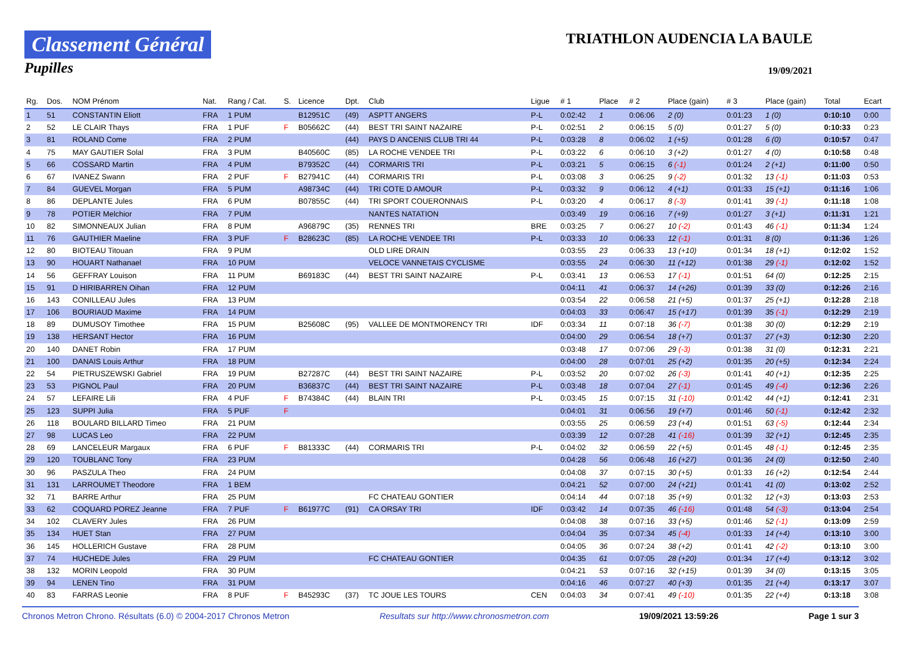Classement Général
Pupilles
TRIATHLON AUDENCIA LA BAULE
19/09/2021
| Rg. | Dos. | NOM Prénom | Nat. | Rang / Cat. | S. | Licence | Dpt. | Club | Ligue | # 1 | Place | # 2 | Place (gain) | # 3 | Place (gain) | Total | Ecart |
| --- | --- | --- | --- | --- | --- | --- | --- | --- | --- | --- | --- | --- | --- | --- | --- | --- | --- |
| 1 | 51 | CONSTANTIN Eliott | FRA | 1 PUM | | B12951C | (49) | ASPTT ANGERS | P-L | 0:02:42 | 1 | 0:06:06 | 2 (0) | 0:01:23 | 1 (0) | 0:10:10 | 0:00 |
| 2 | 52 | LE CLAIR Thays | FRA | 1 PUF | F | B05662C | (44) | BEST TRI SAINT NAZAIRE | P-L | 0:02:51 | 2 | 0:06:15 | 5 (0) | 0:01:27 | 5 (0) | 0:10:33 | 0:23 |
| 3 | 81 | ROLAND Come | FRA | 2 PUM | | | (44) | PAYS D ANCENIS CLUB TRI 44 | P-L | 0:03:28 | 8 | 0:06:02 | 1 (+5) | 0:01:28 | 6 (0) | 0:10:57 | 0:47 |
| 4 | 75 | MAY GAUTIER Solal | FRA | 3 PUM | | B40560C | (85) | LA ROCHE VENDEE TRI | P-L | 0:03:22 | 6 | 0:06:10 | 3 (+2) | 0:01:27 | 4 (0) | 0:10:58 | 0:48 |
| 5 | 66 | COSSARD Martin | FRA | 4 PUM | | B79352C | (44) | CORMARIS TRI | P-L | 0:03:21 | 5 | 0:06:15 | 6 (-1) | 0:01:24 | 2 (+1) | 0:11:00 | 0:50 |
| 6 | 67 | IVANEZ Swann | FRA | 2 PUF | F | B27941C | (44) | CORMARIS TRI | P-L | 0:03:08 | 3 | 0:06:25 | 9 (-2) | 0:01:32 | 13 (-1) | 0:11:03 | 0:53 |
| 7 | 84 | GUEVEL Morgan | FRA | 5 PUM | | A98734C | (44) | TRI COTE D AMOUR | P-L | 0:03:32 | 9 | 0:06:12 | 4 (+1) | 0:01:33 | 15 (+1) | 0:11:16 | 1:06 |
| 8 | 86 | DEPLANTE Jules | FRA | 6 PUM | | B07855C | (44) | TRI SPORT COUERONNAIS | P-L | 0:03:20 | 4 | 0:06:17 | 8 (-3) | 0:01:41 | 39 (-1) | 0:11:18 | 1:08 |
| 9 | 78 | POTIER Melchior | FRA | 7 PUM | | | | NANTES NATATION | | 0:03:49 | 19 | 0:06:16 | 7 (+9) | 0:01:27 | 3 (+1) | 0:11:31 | 1:21 |
| 10 | 82 | SIMONNEAUX Julian | FRA | 8 PUM | | A96879C | (35) | RENNES TRI | BRE | 0:03:25 | 7 | 0:06:27 | 10 (-2) | 0:01:43 | 46 (-1) | 0:11:34 | 1:24 |
| 11 | 76 | GAUTHIER Maeline | FRA | 3 PUF | F | B28623C | (85) | LA ROCHE VENDEE TRI | P-L | 0:03:33 | 10 | 0:06:33 | 12 (-1) | 0:01:31 | 8 (0) | 0:11:36 | 1:26 |
| 12 | 80 | BIOTEAU Titouan | FRA | 9 PUM | | | | OLD LIRE DRAIN | | 0:03:55 | 23 | 0:06:33 | 13 (+10) | 0:01:34 | 18 (+1) | 0:12:02 | 1:52 |
| 13 | 90 | HOUART Nathanael | FRA | 10 PUM | | | | VELOCE VANNETAIS CYCLISME | | 0:03:55 | 24 | 0:06:30 | 11 (+12) | 0:01:38 | 29 (-1) | 0:12:02 | 1:52 |
| 14 | 56 | GEFFRAY Louison | FRA | 11 PUM | | B69183C | (44) | BEST TRI SAINT NAZAIRE | P-L | 0:03:41 | 13 | 0:06:53 | 17 (-1) | 0:01:51 | 64 (0) | 0:12:25 | 2:15 |
| 15 | 91 | D HIRIBARREN Oihan | FRA | 12 PUM | | | | | | 0:04:11 | 41 | 0:06:37 | 14 (+26) | 0:01:39 | 33 (0) | 0:12:26 | 2:16 |
| 16 | 143 | CONILLEAU Jules | FRA | 13 PUM | | | | | | 0:03:54 | 22 | 0:06:58 | 21 (+5) | 0:01:37 | 25 (+1) | 0:12:28 | 2:18 |
| 17 | 106 | BOURIAUD Maxime | FRA | 14 PUM | | | | | | 0:04:03 | 33 | 0:06:47 | 15 (+17) | 0:01:39 | 35 (-1) | 0:12:29 | 2:19 |
| 18 | 89 | DUMUSOY Timothee | FRA | 15 PUM | | B25608C | (95) | VALLEE DE MONTMORENCY TRI | IDF | 0:03:34 | 11 | 0:07:18 | 36 (-7) | 0:01:38 | 30 (0) | 0:12:29 | 2:19 |
| 19 | 138 | HERSANT Hector | FRA | 16 PUM | | | | | | 0:04:00 | 29 | 0:06:54 | 18 (+7) | 0:01:37 | 27 (+3) | 0:12:30 | 2:20 |
| 20 | 140 | DANET Robin | FRA | 17 PUM | | | | | | 0:03:48 | 17 | 0:07:06 | 29 (-3) | 0:01:38 | 31 (0) | 0:12:31 | 2:21 |
| 21 | 100 | DANAIS Louis Arthur | FRA | 18 PUM | | | | | | 0:04:00 | 28 | 0:07:01 | 25 (+2) | 0:01:35 | 20 (+5) | 0:12:34 | 2:24 |
| 22 | 54 | PIETRUSZEWSKI Gabriel | FRA | 19 PUM | | B27287C | (44) | BEST TRI SAINT NAZAIRE | P-L | 0:03:52 | 20 | 0:07:02 | 26 (-3) | 0:01:41 | 40 (+1) | 0:12:35 | 2:25 |
| 23 | 53 | PIGNOL Paul | FRA | 20 PUM | | B36837C | (44) | BEST TRI SAINT NAZAIRE | P-L | 0:03:48 | 18 | 0:07:04 | 27 (-1) | 0:01:45 | 49 (-4) | 0:12:36 | 2:26 |
| 24 | 57 | LEFAIRE Lili | FRA | 4 PUF | F | B74384C | (44) | BLAIN TRI | P-L | 0:03:45 | 15 | 0:07:15 | 31 (-10) | 0:01:42 | 44 (+1) | 0:12:41 | 2:31 |
| 25 | 123 | SUPPI Julia | FRA | 5 PUF | F | | | | | 0:04:01 | 31 | 0:06:56 | 19 (+7) | 0:01:46 | 50 (-1) | 0:12:42 | 2:32 |
| 26 | 118 | BOULARD BILLARD Timeo | FRA | 21 PUM | | | | | | 0:03:55 | 25 | 0:06:59 | 23 (+4) | 0:01:51 | 63 (-5) | 0:12:44 | 2:34 |
| 27 | 98 | LUCAS Leo | FRA | 22 PUM | | | | | | 0:03:39 | 12 | 0:07:28 | 41 (-16) | 0:01:39 | 32 (+1) | 0:12:45 | 2:35 |
| 28 | 69 | LANCELEUR Margaux | FRA | 6 PUF | F | B81333C | (44) | CORMARIS TRI | P-L | 0:04:02 | 32 | 0:06:59 | 22 (+5) | 0:01:45 | 48 (-1) | 0:12:45 | 2:35 |
| 29 | 120 | TOUBLANC Tony | FRA | 23 PUM | | | | | | 0:04:28 | 56 | 0:06:48 | 16 (+27) | 0:01:36 | 24 (0) | 0:12:50 | 2:40 |
| 30 | 96 | PASZULA Theo | FRA | 24 PUM | | | | | | 0:04:08 | 37 | 0:07:15 | 30 (+5) | 0:01:33 | 16 (+2) | 0:12:54 | 2:44 |
| 31 | 131 | LARROUMET Theodore | FRA | 1 BEM | | | | | | 0:04:21 | 52 | 0:07:00 | 24 (+21) | 0:01:41 | 41 (0) | 0:13:02 | 2:52 |
| 32 | 71 | BARRE Arthur | FRA | 25 PUM | | | | FC CHATEAU GONTIER | | 0:04:14 | 44 | 0:07:18 | 35 (+9) | 0:01:32 | 12 (+3) | 0:13:03 | 2:53 |
| 33 | 62 | COQUARD POREZ Jeanne | FRA | 7 PUF | F | B61977C | (91) | CA ORSAY TRI | IDF | 0:03:42 | 14 | 0:07:35 | 46 (-16) | 0:01:48 | 54 (-3) | 0:13:04 | 2:54 |
| 34 | 102 | CLAVERY Jules | FRA | 26 PUM | | | | | | 0:04:08 | 38 | 0:07:16 | 33 (+5) | 0:01:46 | 52 (-1) | 0:13:09 | 2:59 |
| 35 | 134 | HUET Stan | FRA | 27 PUM | | | | | | 0:04:04 | 35 | 0:07:34 | 45 (-4) | 0:01:33 | 14 (+4) | 0:13:10 | 3:00 |
| 36 | 145 | HOLLERICH Gustave | FRA | 28 PUM | | | | | | 0:04:05 | 36 | 0:07:24 | 38 (+2) | 0:01:41 | 42 (-2) | 0:13:10 | 3:00 |
| 37 | 74 | HUCHEDE Jules | FRA | 29 PUM | | | | FC CHATEAU GONTIER | | 0:04:35 | 61 | 0:07:05 | 28 (+20) | 0:01:34 | 17 (+4) | 0:13:12 | 3:02 |
| 38 | 132 | MORIN Leopold | FRA | 30 PUM | | | | | | 0:04:21 | 53 | 0:07:16 | 32 (+15) | 0:01:39 | 34 (0) | 0:13:15 | 3:05 |
| 39 | 94 | LENEN Tino | FRA | 31 PUM | | | | | | 0:04:16 | 46 | 0:07:27 | 40 (+3) | 0:01:35 | 21 (+4) | 0:13:17 | 3:07 |
| 40 | 83 | FARRAS Leonie | FRA | 8 PUF | F | B45293C | (37) | TC JOUE LES TOURS | CEN | 0:04:03 | 34 | 0:07:41 | 49 (-10) | 0:01:35 | 22 (+4) | 0:13:18 | 3:08 |
Chronos Metron Chrono. Résultats (6.0) © 2004-2017 Chronos Metron Resultats sur http://www.chronosmetron.com 19/09/2021 13:59:26 Page 1 sur 3